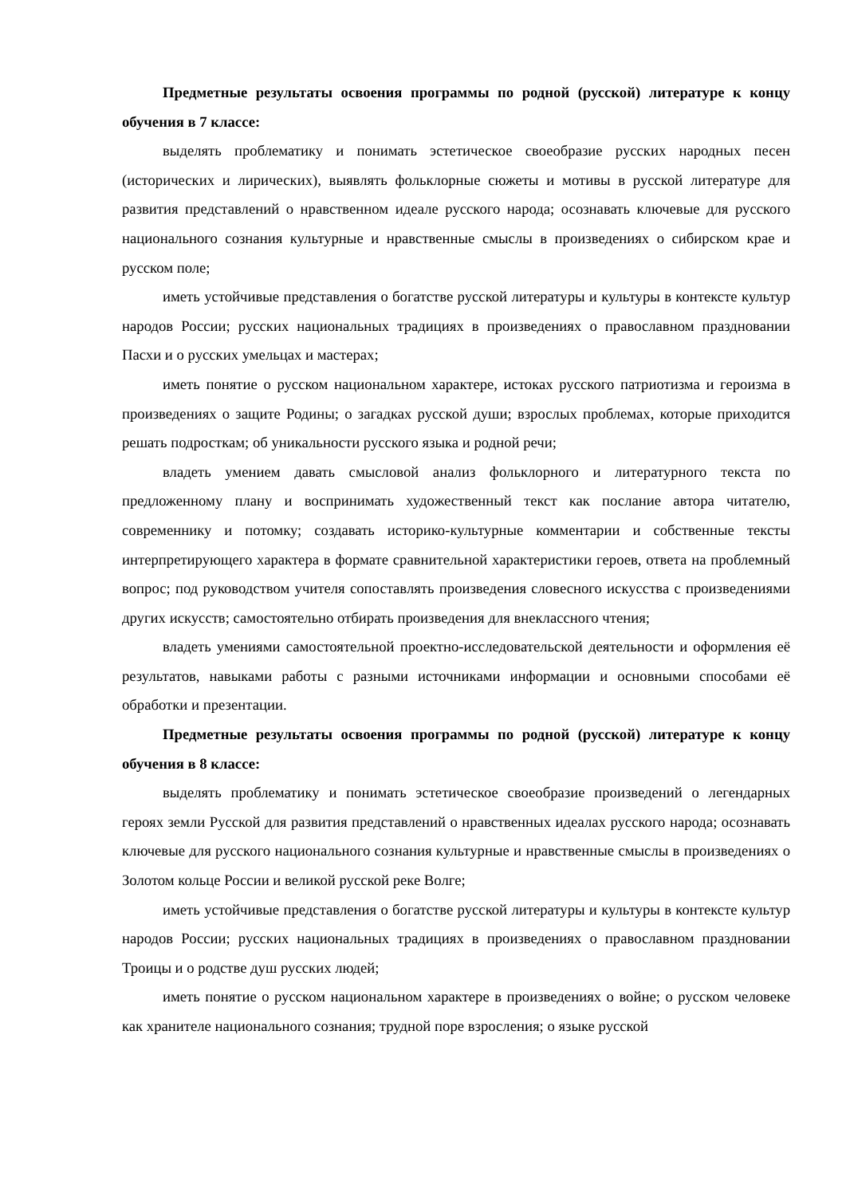Предметные результаты освоения программы по родной (русской) литературе к концу обучения в 7 классе:
выделять проблематику и понимать эстетическое своеобразие русских народных песен (исторических и лирических), выявлять фольклорные сюжеты и мотивы в русской литературе для развития представлений о нравственном идеале русского народа; осознавать ключевые для русского национального сознания культурные и нравственные смыслы в произведениях о сибирском крае и русском поле;
иметь устойчивые представления о богатстве русской литературы и культуры в контексте культур народов России; русских национальных традициях в произведениях о православном праздновании Пасхи и о русских умельцах и мастерах;
иметь понятие о русском национальном характере, истоках русского патриотизма и героизма в произведениях о защите Родины; о загадках русской души; взрослых проблемах, которые приходится решать подросткам; об уникальности русского языка и родной речи;
владеть умением давать смысловой анализ фольклорного и литературного текста по предложенному плану и воспринимать художественный текст как послание автора читателю, современнику и потомку; создавать историко-культурные комментарии и собственные тексты интерпретирующего характера в формате сравнительной характеристики героев, ответа на проблемный вопрос; под руководством учителя сопоставлять произведения словесного искусства с произведениями других искусств; самостоятельно отбирать произведения для внеклассного чтения;
владеть умениями самостоятельной проектно-исследовательской деятельности и оформления её результатов, навыками работы с разными источниками информации и основными способами её обработки и презентации.
Предметные результаты освоения программы по родной (русской) литературе к концу обучения в 8 классе:
выделять проблематику и понимать эстетическое своеобразие произведений о легендарных героях земли Русской для развития представлений о нравственных идеалах русского народа; осознавать ключевые для русского национального сознания культурные и нравственные смыслы в произведениях о Золотом кольце России и великой русской реке Волге;
иметь устойчивые представления о богатстве русской литературы и культуры в контексте культур народов России; русских национальных традициях в произведениях о православном праздновании Троицы и о родстве душ русских людей;
иметь понятие о русском национальном характере в произведениях о войне; о русском человеке как хранителе национального сознания; трудной поре взросления; о языке русской